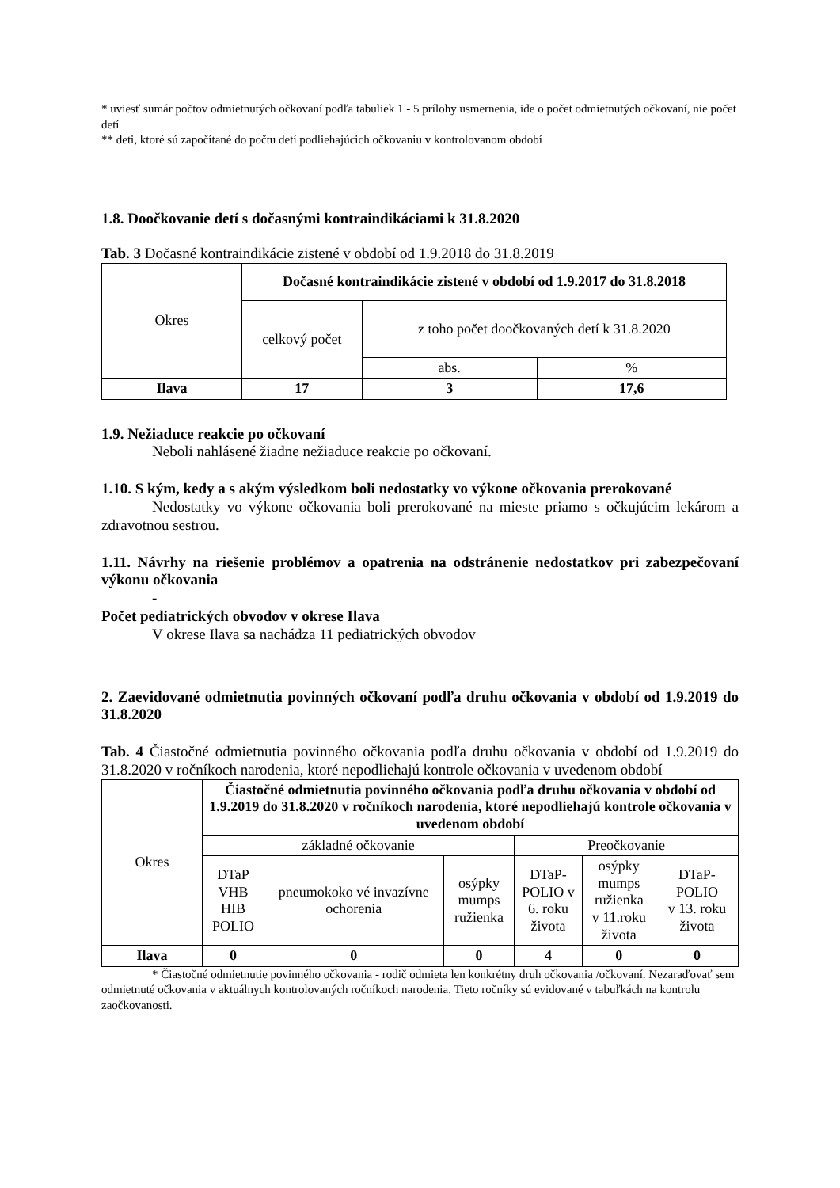* uviesť sumár počtov odmietnutých očkovaní podľa tabuliek 1 - 5 prílohy usmernenia, ide o počet odmietnutých očkovaní, nie počet detí
** deti, ktoré sú započítané do počtu detí podliehajúcich očkovaniu v kontrolovanom období
1.8. Doočkovanie detí s dočasnými kontraindikáciami k 31.8.2020
Tab. 3 Dočasné kontraindikácie zistené v období od 1.9.2018 do 31.8.2019
| Okres | Dočasné kontraindikácie zistené v období od 1.9.2017 do 31.8.2018 | | |
| | celkový počet | z toho počet doočkovaných detí k 31.8.2020 | |
| | | abs. | % |
| Ilava | 17 | 3 | 17,6 |
1.9. Nežiaduce reakcie po očkovaní
Neboli nahlásené žiadne nežiaduce reakcie po očkovaní.
1.10. S kým, kedy a s akým výsledkom boli nedostatky vo výkone očkovania prerokované
Nedostatky vo výkone očkovania boli prerokované na mieste priamo s očkujúcim lekárom a zdravotnou sestrou.
1.11. Návrhy na riešenie problémov a opatrenia na odstránenie nedostatkov pri zabezpečovaní výkonu očkovania
-
Počet pediatrických obvodov v okrese Ilava
V okrese Ilava sa nachádza 11 pediatrických obvodov
2. Zaevidované odmietnutia povinných očkovaní podľa druhu očkovania v období od 1.9.2019 do 31.8.2020
Tab. 4 Čiastočné odmietnutia povinného očkovania podľa druhu očkovania v období od 1.9.2019 do 31.8.2020 v ročníkoch narodenia, ktoré nepodliehajú kontrole očkovania v uvedenom období
| Okres | Čiastočné odmietnutia povinného očkovania podľa druhu očkovania v období od 1.9.2019 do 31.8.2020 v ročníkoch narodenia, ktoré nepodliehajú kontrole očkovania v uvedenom období | | | | | |
| | základné očkovanie | | | Preočkovanie | | |
| | DTaP VHB HIB POLIO | pneumokoko vé invazívne ochorenia | osýpky mumps ružienka | DTaP- POLIO v 6. roku života | osýpky mumps ružienka v 11.roku života | DTaP-POLIO v 13. roku života |
| Ilava | 0 | 0 | 0 | 4 | 0 | 0 |
* Čiastočné odmietnutie povinného očkovania - rodič odmieta len konkrétny druh očkovania /očkovaní. Nezaraďovať sem odmietnuté očkovania v aktuálnych kontrolovaných ročníkoch narodenia. Tieto ročníky sú evidované v tabuľkách na kontrolu zaočkovanosti.